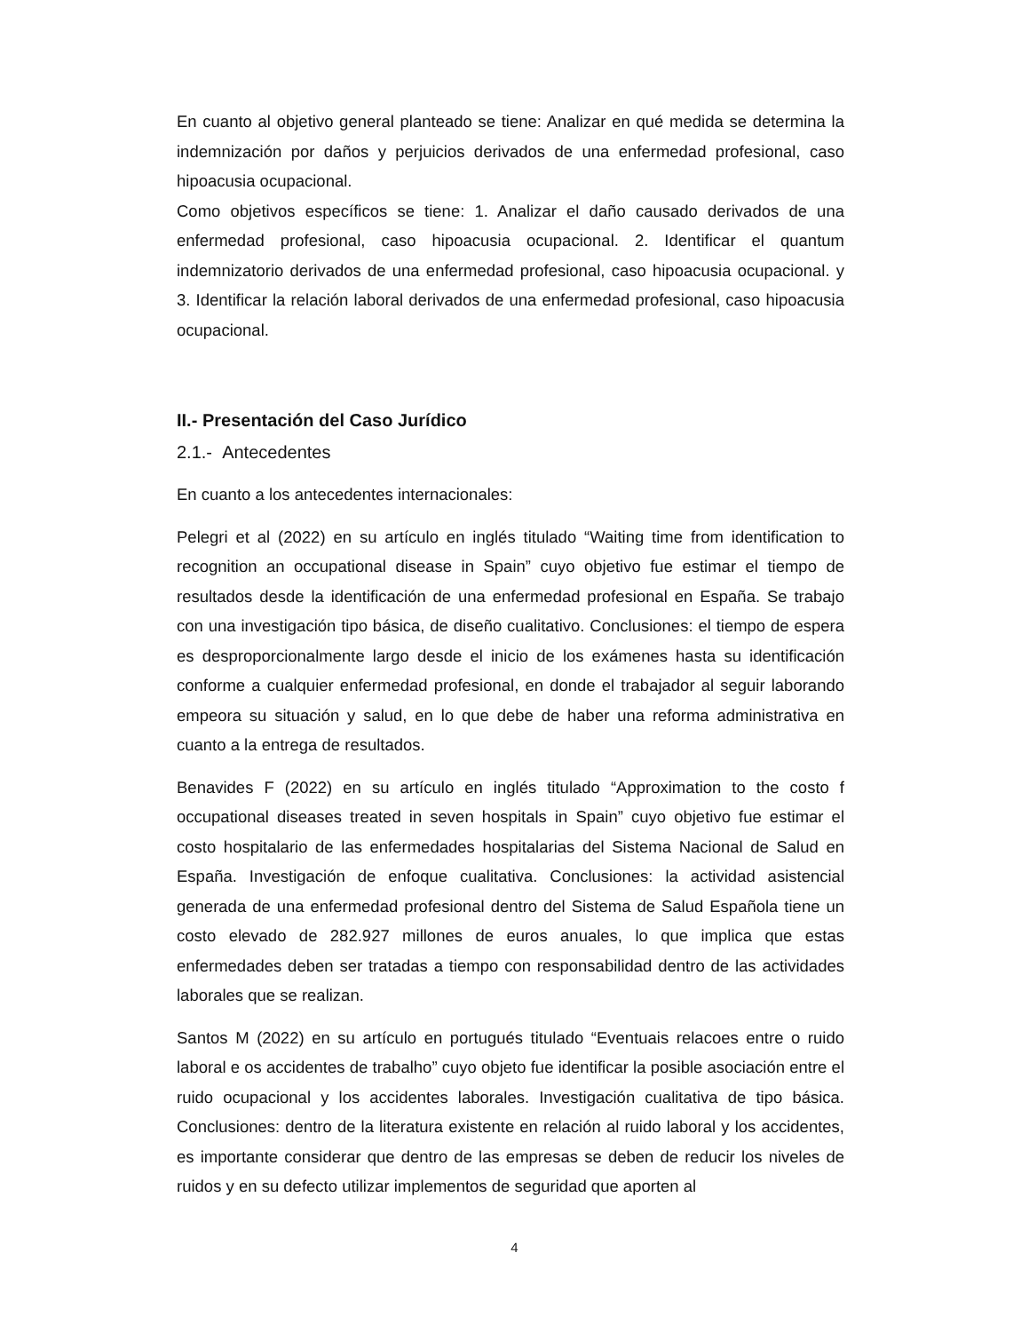En cuanto al objetivo general planteado se tiene: Analizar en qué medida se determina la indemnización por daños y perjuicios derivados de una enfermedad profesional, caso hipoacusia ocupacional.
Como objetivos específicos se tiene: 1. Analizar el daño causado derivados de una enfermedad profesional, caso hipoacusia ocupacional. 2. Identificar el quantum indemnizatorio derivados de una enfermedad profesional, caso hipoacusia ocupacional. y 3. Identificar la relación laboral derivados de una enfermedad profesional, caso hipoacusia ocupacional.
II.- Presentación del Caso Jurídico
2.1.- Antecedentes
En cuanto a los antecedentes internacionales:
Pelegri et al (2022) en su artículo en inglés titulado “Waiting time from identification to recognition an occupational disease in Spain” cuyo objetivo fue estimar el tiempo de resultados desde la identificación de una enfermedad profesional en España. Se trabajo con una investigación tipo básica, de diseño cualitativo. Conclusiones: el tiempo de espera es desproporcionalmente largo desde el inicio de los exámenes hasta su identificación conforme a cualquier enfermedad profesional, en donde el trabajador al seguir laborando empeora su situación y salud, en lo que debe de haber una reforma administrativa en cuanto a la entrega de resultados.
Benavides F (2022) en su artículo en inglés titulado “Approximation to the costo f occupational diseases treated in seven hospitals in Spain” cuyo objetivo fue estimar el costo hospitalario de las enfermedades hospitalarias del Sistema Nacional de Salud en España. Investigación de enfoque cualitativa. Conclusiones: la actividad asistencial generada de una enfermedad profesional dentro del Sistema de Salud Española tiene un costo elevado de 282.927 millones de euros anuales, lo que implica que estas enfermedades deben ser tratadas a tiempo con responsabilidad dentro de las actividades laborales que se realizan.
Santos M (2022) en su artículo en portugués titulado “Eventuais relacoes entre o ruido laboral e os accidentes de trabalho” cuyo objeto fue identificar la posible asociación entre el ruido ocupacional y los accidentes laborales. Investigación cualitativa de tipo básica. Conclusiones: dentro de la literatura existente en relación al ruido laboral y los accidentes, es importante considerar que dentro de las empresas se deben de reducir los niveles de ruidos y en su defecto utilizar implementos de seguridad que aporten al
4